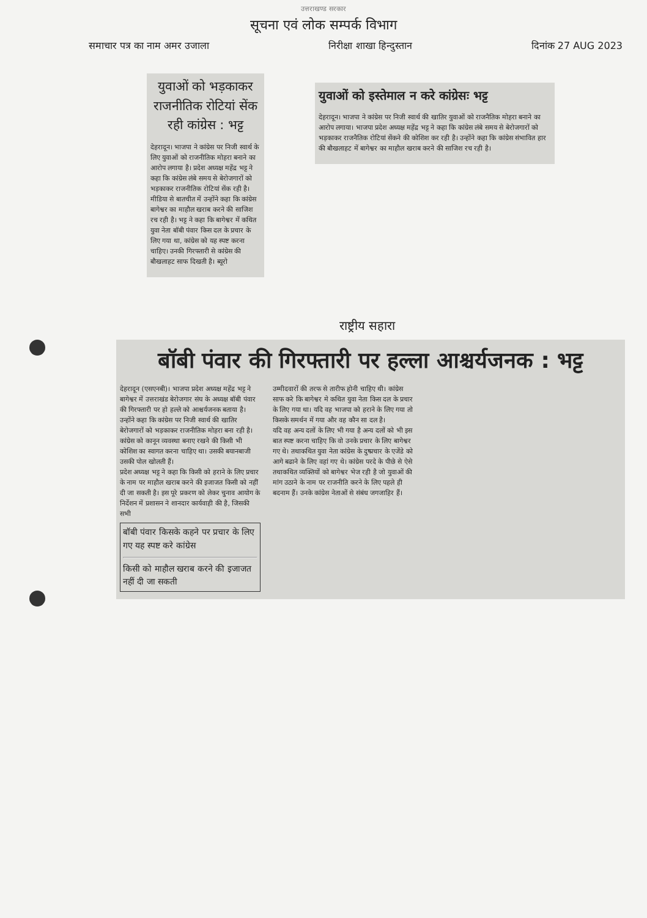उत्तराखण्ड सरकार
सूचना एवं लोक सम्पर्क विभाग
समाचार पत्र का नाम अमर उजाला निरीक्षा शाखा हिन्दुस्तान दिनांक 27 AUG 2023
युवाओं को भड़काकर राजनीतिक रोटियां सेंक रही कांग्रेस : भट्ट
देहरादून। भाजपा ने कांग्रेस पर निजी स्वार्थ के लिए युवाओं को राजनीतिक मोहरा बनाने का आरोप लगाया है। प्रदेश अध्यक्ष महेंद्र भट्ट ने कहा कि कांग्रेस लंबे समय से बेरोजगारों को भड़काकर राजनीतिक रोटियां सेंक रही है। मीडिया से बातचीत में उन्होंने कहा कि कांग्रेस बागेश्वर का माहौल खराब करने की साजिश रच रही है। भट्ट ने कहा कि बागेश्वर में कथित युवा नेता बॉबी पंवार किस दल के प्रचार के लिए गया था, कांग्रेस को यह स्पष्ट करना चाहिए। उनकी गिरफ्तारी से कांग्रेस की बौखलाहट साफ दिखती है। ब्यूरो
युवाओं को इस्तेमाल न करे कांग्रेसः भट्ट
देहरादून। भाजपा ने कांग्रेस पर निजी स्वार्थ की खातिर युवाओं को राजनैतिक मोहरा बनाने का आरोप लगाया। भाजपा प्रदेश अध्यक्ष महेंद्र भट्ट ने कहा कि कांग्रेस लंबे समय से बेरोजगारों को भड़काकर राजनैतिक रोटियां सेंकने की कोशिश कर रही है। उन्होंने कहा कि कांग्रेस संभावित हार की बौखलाहट में बागेश्वर का माहौल खराब करने की साजिश रच रही है।
राष्ट्रीय सहारा
बॉबी पंवार की गिरफ्तारी पर हल्ला आश्चर्यजनक : भट्ट
देहरादून (एसएनबी)। भाजपा प्रदेश अध्यक्ष महेंद्र भट्ट ने बागेश्वर में उत्तराखंड बेरोजगार संघ के अध्यक्ष बॉबी पंवार की गिरफ्तारी पर हो हल्ले को आश्चर्यजनक बताया है। उन्होंने कहा कि कांग्रेस पर निजी स्वार्थ की खातिर बेरोजगारों को भड़काकर राजनीतिक मोहरा बना रही है। कांग्रेस को कानून व्यवस्था बनाए रखने की किसी भी कोशिश का स्वागत करना चाहिए था। उसकी बयानबाजी उसकी पोल खोलती हैं।
प्रदेश अध्यक्ष भट्ट ने कहा कि किसी को हराने के लिए प्रचार के नाम पर माहौल खराब करने की इजाजत किसी को नहीं दी जा सकती है। इस पूरे प्रकरण को लेकर चुनाव आयोग के निर्देशन में प्रशासन ने शानदार कार्यवाही की है, जिसकी सभी
बॉबी पंवार किसके कहने पर प्रचार के लिए गए यह स्पष्ट करे कांग्रेस
किसी को माहौल खराब करने की इजाजत नहीं दी जा सकती
उम्मीदवारों की तरफ से तारीफ होनी चाहिए थी। कांग्रेस साफ करे कि बागेश्वर मे कथित युवा नेता किस दल के प्रचार के लिए गया था। यदि वह भाजपा को हराने के लिए गया तो किसके समर्थन में गया और वह कौन सा दल है।
यदि वह अन्य दलों के लिए भी गया है अन्य दलों को भी इस बात स्पष्ट करना चाहिए कि वो उनके प्रचार के लिए बागेश्वर गए थे। तथाकथित युवा नेता कांग्रेस के दुष्प्रचार के एजेंडे को आगे बढाने के लिए वहां गए थे। कांग्रेस परदे के पीछे से ऐसे तथाकथित व्यक्तियों को बागेश्वर भेज रही है जो युवाओं की मांग उठाने के नाम पर राजनीति करने के लिए पहले ही बदनाम हैं। उनके कांग्रेस नेताओं से संबंध जगजाहिर हैं।